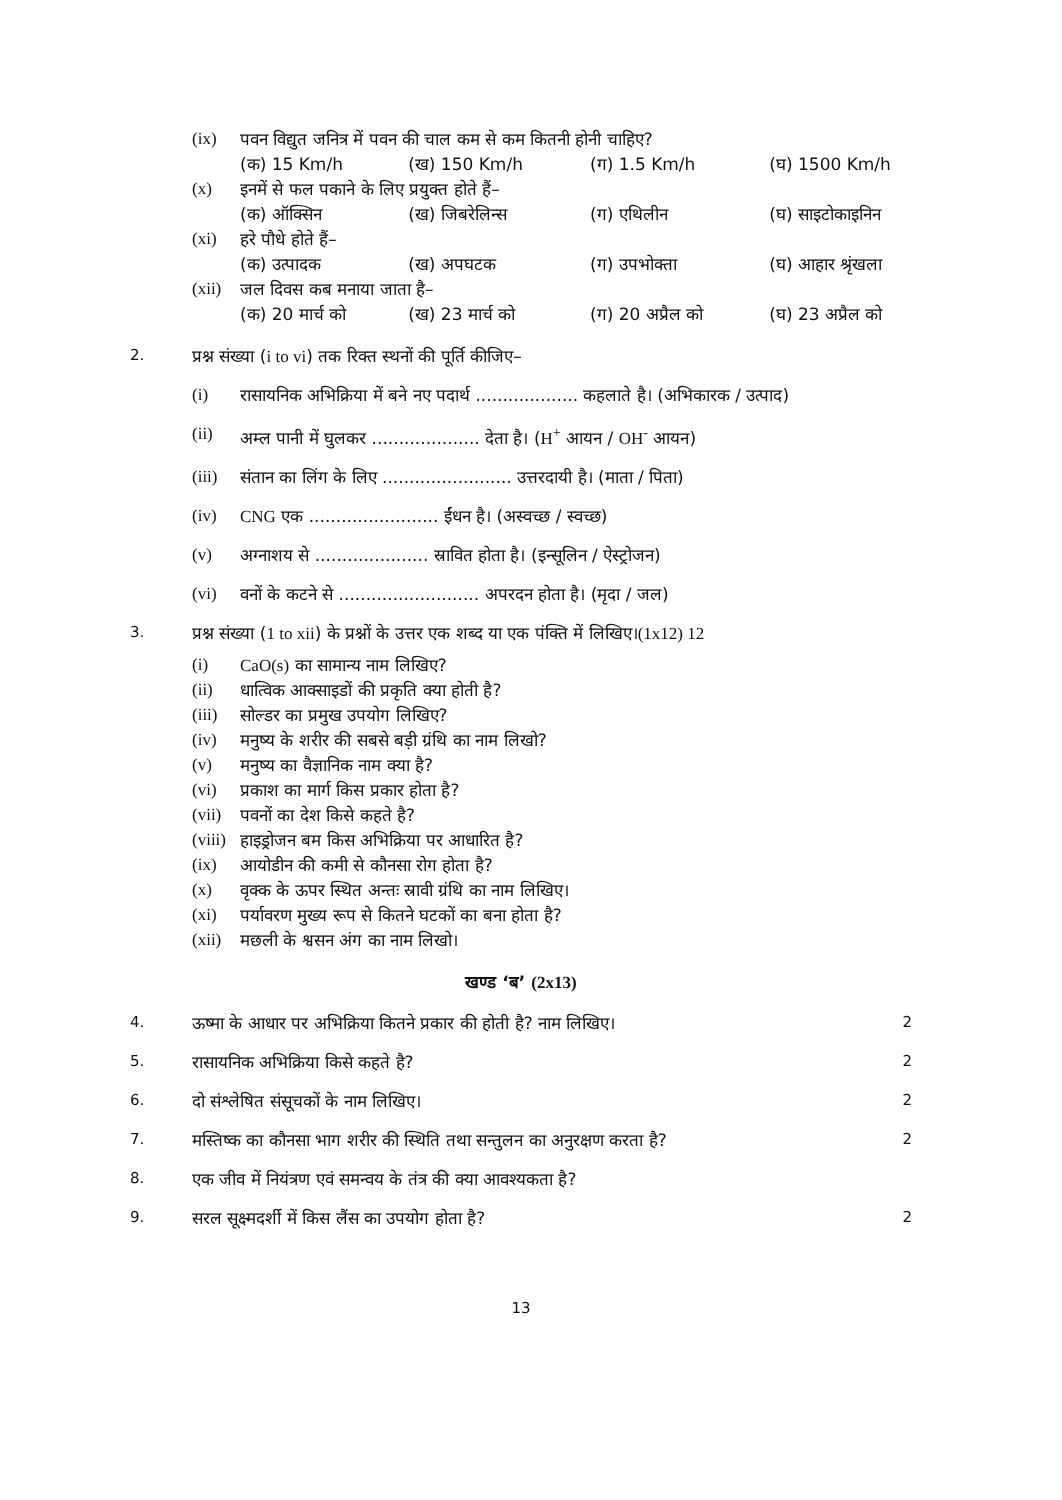| (ix) | पवन विद्युत जनित्र में पवन की चाल कम से कम कितनी होनी चाहिए? | | | |
| | (क) 15 Km/h | (ख) 150 Km/h | (ग) 1.5 Km/h | (घ) 1500 Km/h |
| (x) | इनमें से फल पकाने के लिए प्रयुक्त होते हैं– | | | |
| | (क) ऑक्सिन | (ख) जिबरेलिन्स | (ग) एथिलीन | (घ) साइटोकाइनिन |
| (xi) | हरे पौधे होते हैं– | | | |
| | (क) उत्पादक | (ख) अपघटक | (ग) उपभोक्ता | (घ) आहार श्रृंखला |
| (xii) | जल दिवस कब मनाया जाता है– | | | |
| | (क) 20 मार्च को | (ख) 23 मार्च को | (ग) 20 अप्रैल को | (घ) 23 अप्रैल को |
| 2. | प्रश्न संख्या ( i to vi ) तक रिक्त स्थनों की पूर्ति कीजिए– | |
| | (i) | रासायनिक अभिक्रिया में बने नए पदार्थ ................... कहलाते है। (अभिकारक / उत्पाद) |
| | (ii) | अम्ल पानी में घुलकर .................... देता है। ( H<sup>+</sup> आयन / OH<sup>-</sup> आयन) |
| | (iii) | संतान का लिंग के लिए ........................ उत्तरदायी है। (माता / पिता) |
| | (iv) | CNG एक ........................ ईंधन है। (अस्वच्छ / स्वच्छ) |
| | (v) | अग्नाशय से ..................... स्रावित होता है। (इन्सूलिन / ऐस्ट्रोजन) |
| | (vi) | वनों के कटने से .......................... अपरदन होता है। (मृदा / जल) |
| 3. | प्रश्न संख्या ( 1 to xii ) के प्रश्नों के उत्तर एक शब्द या एक पंक्ति में लिखिए। (1x12) 12 | |
| (i) | CaO(s) का सामान्य नाम लिखिए? |
| (ii) | धात्विक आक्साइडों की प्रकृति क्या होती है? |
| (iii) | सोल्डर का प्रमुख उपयोग लिखिए? |
| (iv) | मनुष्य के शरीर की सबसे बड़ी ग्रंथि का नाम लिखो? |
| (v) | मनुष्य का वैज्ञानिक नाम क्या है? |
| (vi) | प्रकाश का मार्ग किस प्रकार होता है? |
| (vii) | पवनों का देश किसे कहते है? |
| (viii) | हाइड्रोजन बम किस अभिक्रिया पर आधारित है? |
| (ix) | आयोडीन की कमी से कौनसा रोग होता है? |
| (x) | वृक्क के ऊपर स्थित अन्तः स्रावी ग्रंथि का नाम लिखिए। |
| (xi) | पर्यावरण मुख्य रूप से कितने घटकों का बना होता है? |
| (xii) | मछली के श्वसन अंग का नाम लिखो। |
खण्ड ‘ब’ (2x13)
| 4. | ऊष्मा के आधार पर अभिक्रिया कितने प्रकार की होती है? नाम लिखिए। | 2 |
| 5. | रासायनिक अभिक्रिया किसे कहते है? | 2 |
| 6. | दो संश्लेषित संसूचकों के नाम लिखिए। | 2 |
| 7. | मस्तिष्क का कौनसा भाग शरीर की स्थिति तथा सन्तुलन का अनुरक्षण करता है? | 2 |
| 8. | एक जीव में नियंत्रण एवं समन्वय के तंत्र की क्या आवश्यकता है? | |
| 9. | सरल सूक्ष्मदर्शी में किस लैंस का उपयोग होता है? | 2 |
13